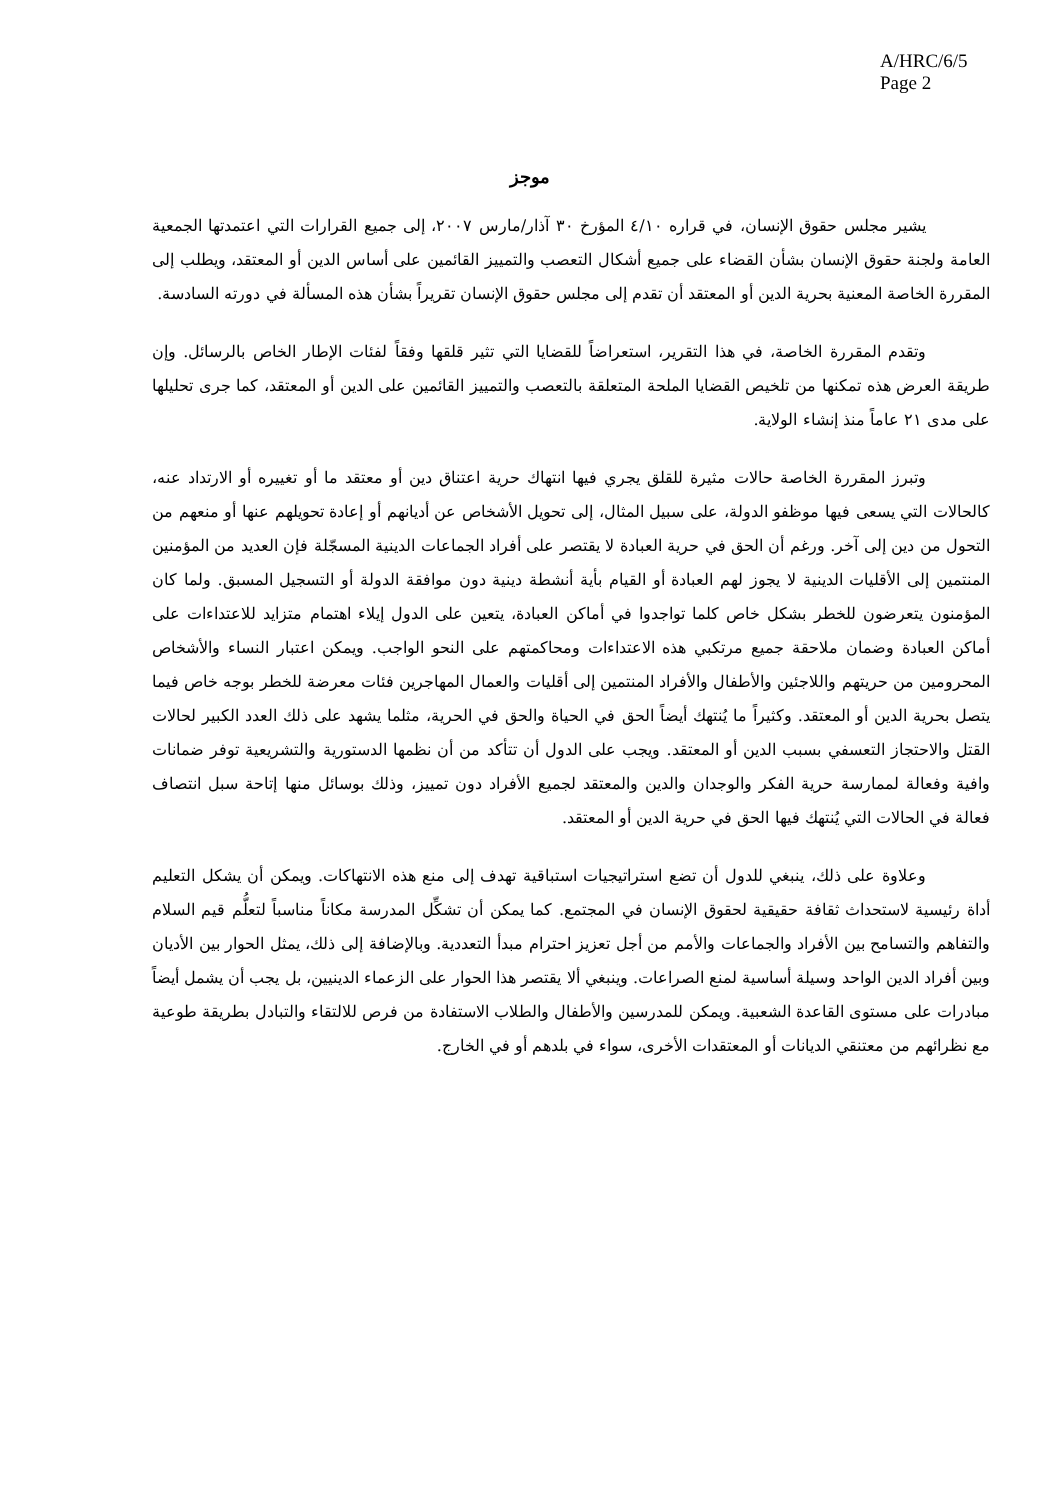A/HRC/6/5
Page 2
موجز
يشير مجلس حقوق الإنسان، في قراره ٤/١٠ المؤرخ ٣٠ آذار/مارس ٢٠٠٧، إلى جميع القرارات التي اعتمدتها الجمعية العامة ولجنة حقوق الإنسان بشأن القضاء على جميع أشكال التعصب والتمييز القائمين على أساس الدين أو المعتقد، ويطلب إلى المقررة الخاصة المعنية بحرية الدين أو المعتقد أن تقدم إلى مجلس حقوق الإنسان تقريراً بشأن هذه المسألة في دورته السادسة.
وتقدم المقررة الخاصة، في هذا التقرير، استعراضاً للقضايا التي تثير قلقها وفقاً لفئات الإطار الخاص بالرسائل. وإن طريقة العرض هذه تمكنها من تلخيص القضايا الملحة المتعلقة بالتعصب والتمييز القائمين على الدين أو المعتقد، كما جرى تحليلها على مدى ٢١ عاماً منذ إنشاء الولاية.
وتبرز المقررة الخاصة حالات مثيرة للقلق يجري فيها انتهاك حرية اعتناق دين أو معتقد ما أو تغييره أو الارتداد عنه، كالحالات التي يسعى فيها موظفو الدولة، على سبيل المثال، إلى تحويل الأشخاص عن أديانهم أو إعادة تحويلهم عنها أو منعهم من التحول من دين إلى آخر. ورغم أن الحق في حرية العبادة لا يقتصر على أفراد الجماعات الدينية المسجّلة فإن العديد من المؤمنين المنتمين إلى الأقليات الدينية لا يجوز لهم العبادة أو القيام بأية أنشطة دينية دون موافقة الدولة أو التسجيل المسبق. ولما كان المؤمنون يتعرضون للخطر بشكل خاص كلما تواجدوا في أماكن العبادة، يتعين على الدول إيلاء اهتمام متزايد للاعتداءات على أماكن العبادة وضمان ملاحقة جميع مرتكبي هذه الاعتداءات ومحاكمتهم على النحو الواجب. ويمكن اعتبار النساء والأشخاص المحرومين من حريتهم واللاجئين والأطفال والأفراد المنتمين إلى أقليات والعمال المهاجرين فئات معرضة للخطر بوجه خاص فيما يتصل بحرية الدين أو المعتقد. وكثيراً ما يُنتهك أيضاً الحق في الحياة والحق في الحرية، مثلما يشهد على ذلك العدد الكبير لحالات القتل والاحتجاز التعسفي بسبب الدين أو المعتقد. ويجب على الدول أن تتأكد من أن نظمها الدستورية والتشريعية توفر ضمانات وافية وفعالة لممارسة حرية الفكر والوجدان والدين والمعتقد لجميع الأفراد دون تمييز، وذلك بوسائل منها إتاحة سبل انتصاف فعالة في الحالات التي يُنتهك فيها الحق في حرية الدين أو المعتقد.
وعلاوة على ذلك، ينبغي للدول أن تضع استراتيجيات استباقية تهدف إلى منع هذه الانتهاكات. ويمكن أن يشكل التعليم أداة رئيسية لاستحداث ثقافة حقيقية لحقوق الإنسان في المجتمع. كما يمكن أن تشكِّل المدرسة مكاناً مناسباً لتعلُّم قيم السلام والتفاهم والتسامح بين الأفراد والجماعات والأمم من أجل تعزيز احترام مبدأ التعددية. وبالإضافة إلى ذلك، يمثل الحوار بين الأديان وبين أفراد الدين الواحد وسيلة أساسية لمنع الصراعات. وينبغي ألا يقتصر هذا الحوار على الزعماء الدينيين، بل يجب أن يشمل أيضاً مبادرات على مستوى القاعدة الشعبية. ويمكن للمدرسين والأطفال والطلاب الاستفادة من فرص للالتقاء والتبادل بطريقة طوعية مع نظرائهم من معتنقي الديانات أو المعتقدات الأخرى، سواء في بلدهم أو في الخارج.